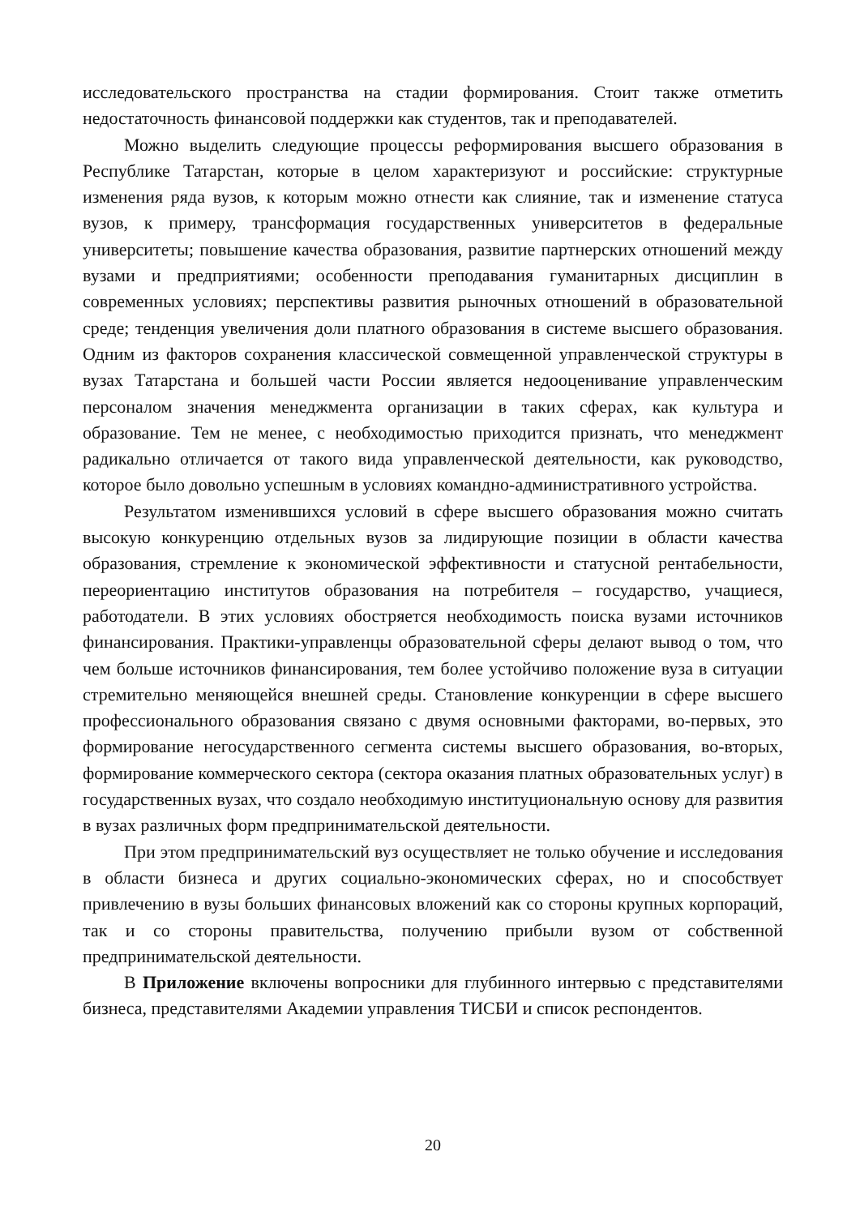исследовательского пространства на стадии формирования. Стоит также отметить недостаточность финансовой поддержки как студентов, так и преподавателей.
Можно выделить следующие процессы реформирования высшего образования в Республике Татарстан, которые в целом характеризуют и российские: структурные изменения ряда вузов, к которым можно отнести как слияние, так и изменение статуса вузов, к примеру, трансформация государственных университетов в федеральные университеты; повышение качества образования, развитие партнерских отношений между вузами и предприятиями; особенности преподавания гуманитарных дисциплин в современных условиях; перспективы развития рыночных отношений в образовательной среде; тенденция увеличения доли платного образования в системе высшего образования. Одним из факторов сохранения классической совмещенной управленческой структуры в вузах Татарстана и большей части России является недооценивание управленческим персоналом значения менеджмента организации в таких сферах, как культура и образование. Тем не менее, с необходимостью приходится признать, что менеджмент радикально отличается от такого вида управленческой деятельности, как руководство, которое было довольно успешным в условиях командно-административного устройства.
Результатом изменившихся условий в сфере высшего образования можно считать высокую конкуренцию отдельных вузов за лидирующие позиции в области качества образования, стремление к экономической эффективности и статусной рентабельности, переориентацию институтов образования на потребителя – государство, учащиеся, работодатели. В этих условиях обостряется необходимость поиска вузами источников финансирования. Практики-управленцы образовательной сферы делают вывод о том, что чем больше источников финансирования, тем более устойчиво положение вуза в ситуации стремительно меняющейся внешней среды. Становление конкуренции в сфере высшего профессионального образования связано с двумя основными факторами, во-первых, это формирование негосударственного сегмента системы высшего образования, во-вторых, формирование коммерческого сектора (сектора оказания платных образовательных услуг) в государственных вузах, что создало необходимую институциональную основу для развития в вузах различных форм предпринимательской деятельности.
При этом предпринимательский вуз осуществляет не только обучение и исследования в области бизнеса и других социально-экономических сферах, но и способствует привлечению в вузы больших финансовых вложений как со стороны крупных корпораций, так и со стороны правительства, получению прибыли вузом от собственной предпринимательской деятельности.
В Приложение включены вопросники для глубинного интервью с представителями бизнеса, представителями Академии управления ТИСБИ и список респондентов.
20